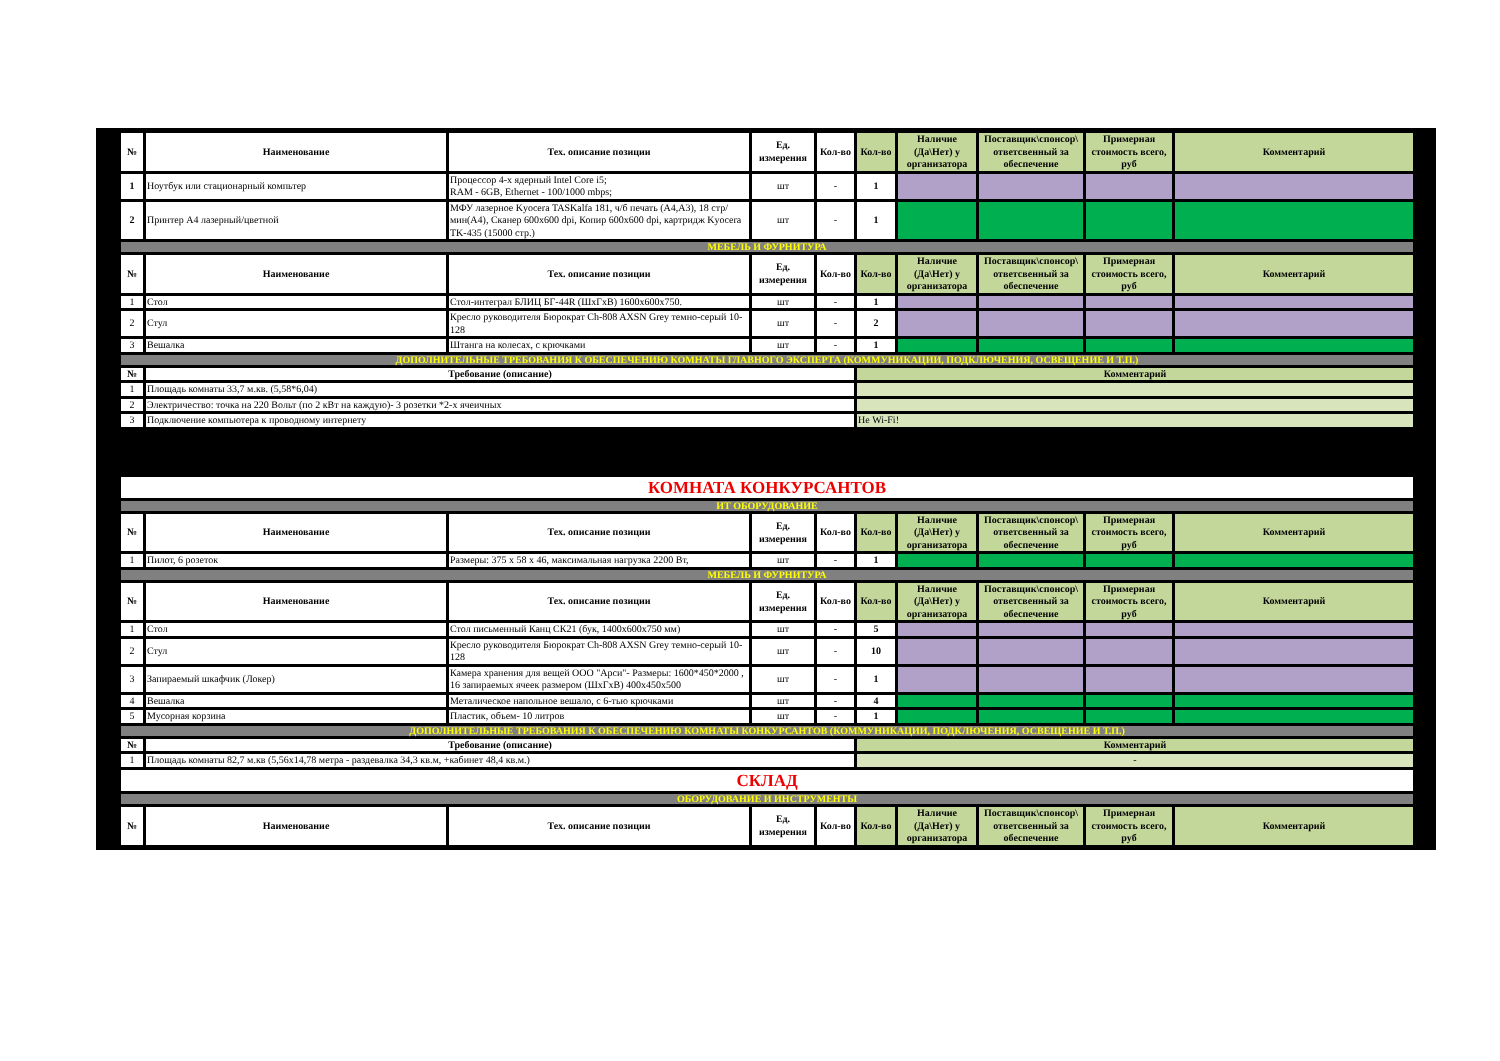| № | Наименование | Тех. описание позиции | Ед. измерения | Кол-во | Кол-во | Наличие (Да\Нет) у организатора | Поставщик\спонсор\ ответсвенный за обеспечение | Примерная стоимость всего, руб | Комментарий |
| --- | --- | --- | --- | --- | --- | --- | --- | --- | --- |
| 1 | Ноутбук или стационарный компьтер | Процессор 4-х ядерный Intel Core i5; RAM - 6GB, Ethernet - 100/1000 mbps; | шт | - | 1 | | | | |
| 2 | Принтер А4 лазерный/цветной | МФУ лазерное Kyocera TASKalfa 181, ч/б печать (А4,А3), 18 стр/мин(А4), Сканер 600x600 dpi, Копир 600x600 dpi, картридж Kyocera TK-435 (15000 стр.) | шт | - | 1 | | | | |
| МЕБЕЛЬ И ФУРНИТУРА | | | | | | | | | |
| № | Наименование | Тех. описание позиции | Ед. измерения | Кол-во | Кол-во | Наличие (Да\Нет) у организатора | Поставщик\спонсор\ ответсвенный за обеспечение | Примерная стоимость всего, руб | Комментарий |
| 1 | Стол | Стол-интеграл БЛИЦ БГ-44R (ШхГхВ) 1600х600х750. | шт | - | 1 | | | | |
| 2 | Стул | Кресло руководителя Бюрократ Ch-808 AXSN Grey темно-серый 10-128 | шт | - | 2 | | | | |
| 3 | Вешалка | Штанга на колесах, с крючками | шт | - | 1 | | | | |
| ДОПОЛНИТЕЛЬНЫЕ ТРЕБОВАНИЯ К ОБЕСПЕЧЕНИЮ КОМНАТЫ ГЛАВНОГО ЭКСПЕРТА (КОММУНИКАЦИИ, ПОДКЛЮЧЕНИЯ, ОСВЕЩЕНИЕ И Т.П.) | | | | | | | | | |
| № | Требование (описание) | | | | Комментарий | | | | |
| 1 | Площадь комнаты 33,7 м.кв. (5,58*6,04) | | | | | | | | |
| 2 | Электричество: точка на 220 Вольт (по 2 кВт на каждую)- 3 розетки *2-х ячеичных | | | | | | | | |
| 3 | Подключение компьютера к проводному интернету | | | | Не Wi-Fi! | | | | |
| КОМНАТА КОНКУРСАНТОВ | | | | | | | | | |
| ИТ ОБОРУДОВАНИЕ | | | | | | | | | |
| № | Наименование | Тех. описание позиции | Ед. измерения | Кол-во | Кол-во | Наличие (Да\Нет) у организатора | Поставщик\спонсор\ ответсвенный за обеспечение | Примерная стоимость всего, руб | Комментарий |
| 1 | Пилот, 6 розеток | Размеры: 375 x 58 x 46, максимальная нагрузка 2200 Вт, | шт | - | 1 | | | | |
| МЕБЕЛЬ И ФУРНИТУРА | | | | | | | | | |
| № | Наименование | Тех. описание позиции | Ед. измерения | Кол-во | Кол-во | Наличие (Да\Нет) у организатора | Поставщик\спонсор\ ответсвенный за обеспечение | Примерная стоимость всего, руб | Комментарий |
| 1 | Стол | Стол письменный Канц СК21 (бук, 1400х600х750 мм) | шт | - | 5 | | | | |
| 2 | Стул | Кресло руководителя Бюрократ Ch-808 AXSN Grey темно-серый 10-128 | шт | - | 10 | | | | |
| 3 | Запираемый шкафчик (Локер) | Камера хранения для вещей ООО "Арси"- Размеры: 1600*450*2000 , 16 запираемых ячеек размером (ШхГхВ) 400х450х500 | шт | - | 1 | | | | |
| 4 | Вешалка | Металическое напольное вешало, с 6-тью крючками | шт | - | 4 | | | | |
| 5 | Мусорная корзина | Пластик, объем- 10 литров | шт | - | 1 | | | | |
| ДОПОЛНИТЕЛЬНЫЕ ТРЕБОВАНИЯ К ОБЕСПЕЧЕНИЮ КОМНАТЫ КОНКУРСАНТОВ (КОММУНИКАЦИИ, ПОДКЛЮЧЕНИЯ, ОСВЕЩЕНИЕ И Т.П.) | | | | | | | | | |
| № | Требование (описание) | | | | Комментарий | | | | |
| 1 | Площадь комнаты 82,7 м.кв (5,56х14,78 метра - раздевалка 34,3 кв.м, +кабинет 48,4 кв.м.) | | | | - | | | | |
| СКЛАД | | | | | | | | | |
| ОБОРУДОВАНИЕ И ИНСТРУМЕНТЫ | | | | | | | | | |
| № | Наименование | Тех. описание позиции | Ед. измерения | Кол-во | Кол-во | Наличие (Да\Нет) у организатора | Поставщик\спонсор\ ответсвенный за обеспечение | Примерная стоимость всего, руб | Комментарий |